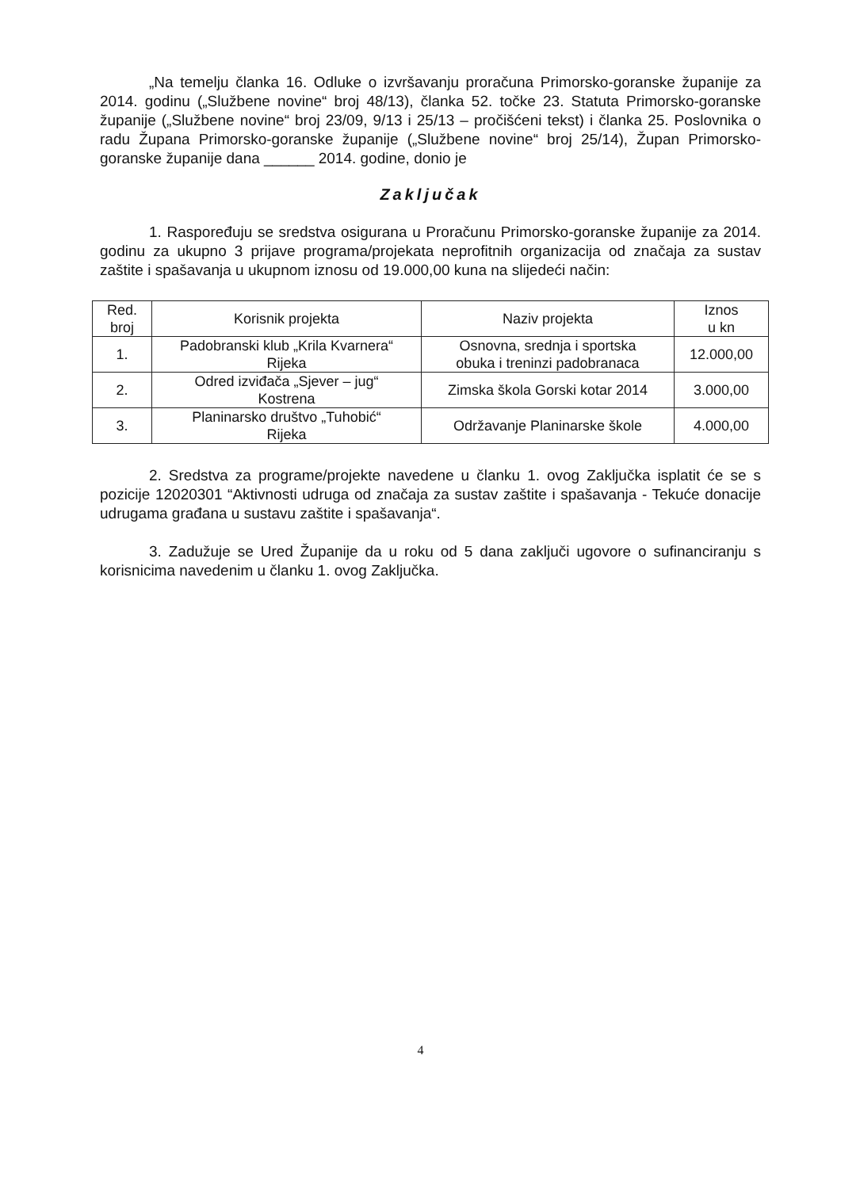„Na temelju članka 16. Odluke o izvršavanju proračuna Primorsko-goranske županije za 2014. godinu („Službene novine“ broj 48/13), članka 52. točke 23. Statuta Primorsko-goranske županije („Službene novine“ broj 23/09, 9/13 i 25/13 – pročišćeni tekst) i članka 25. Poslovnika o radu Župana Primorsko-goranske županije („Službene novine“ broj 25/14), Župan Primorsko-goranske županije dana ______ 2014. godine, donio je
Zaključak
1. Raspoređuju se sredstva osigurana u Proračunu Primorsko-goranske županije za 2014. godinu za ukupno 3 prijave programa/projekata neprofitnih organizacija od značaja za sustav zaštite i spašavanja u ukupnom iznosu od 19.000,00 kuna na slijedeći način:
| Red. broj | Korisnik projekta | Naziv projekta | Iznos u kn |
| --- | --- | --- | --- |
| 1. | Padobranski klub „Krila Kvarnera“ Rijeka | Osnovna, srednja i sportska obuka i treninzi padobranaca | 12.000,00 |
| 2. | Odred izviđača „Sjever – jug“ Kostrena | Zimska škola Gorski kotar 2014 | 3.000,00 |
| 3. | Planinarsko društvo „Tuhobić“ Rijeka | Održavanje Planinarske škole | 4.000,00 |
2. Sredstva za programe/projekte navedene u članku 1. ovog Zaključka isplatit će se s pozicije 12020301 “Aktivnosti udruga od značaja za sustav zaštite i spašavanja - Tekuće donacije udrugama građana u sustavu zaštite i spašavanja“.
3. Zadužuje se Ured Županije da u roku od 5 dana zaključi ugovore o sufinanciranju s korisnicima navedenim u članku 1. ovog Zaključka.
4